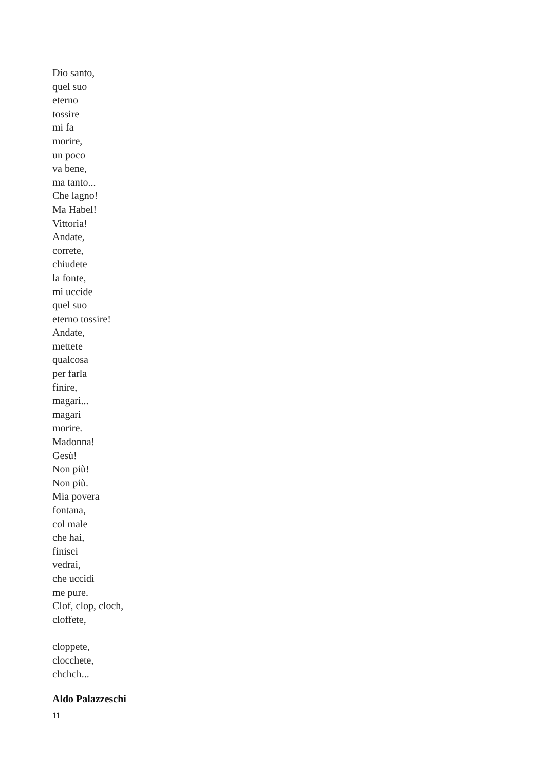Dio santo,
quel suo
eterno
tossire
mi fa
morire,
un poco
va bene,
ma tanto...
Che lagno!
Ma Habel!
Vittoria!
Andate,
correte,
chiudete
la fonte,
mi uccide
quel suo
eterno tossire!
Andate,
mettete
qualcosa
per farla
finire,
magari...
magari
morire.
Madonna!
Gesù!
Non più!
Non più.
Mia povera
fontana,
col male
che hai,
finisci
vedrai,
che uccidi
me pure.
Clof, clop, cloch,
cloffete,
cloppete,
clocchete,
chchch...
Aldo Palazzeschi
11